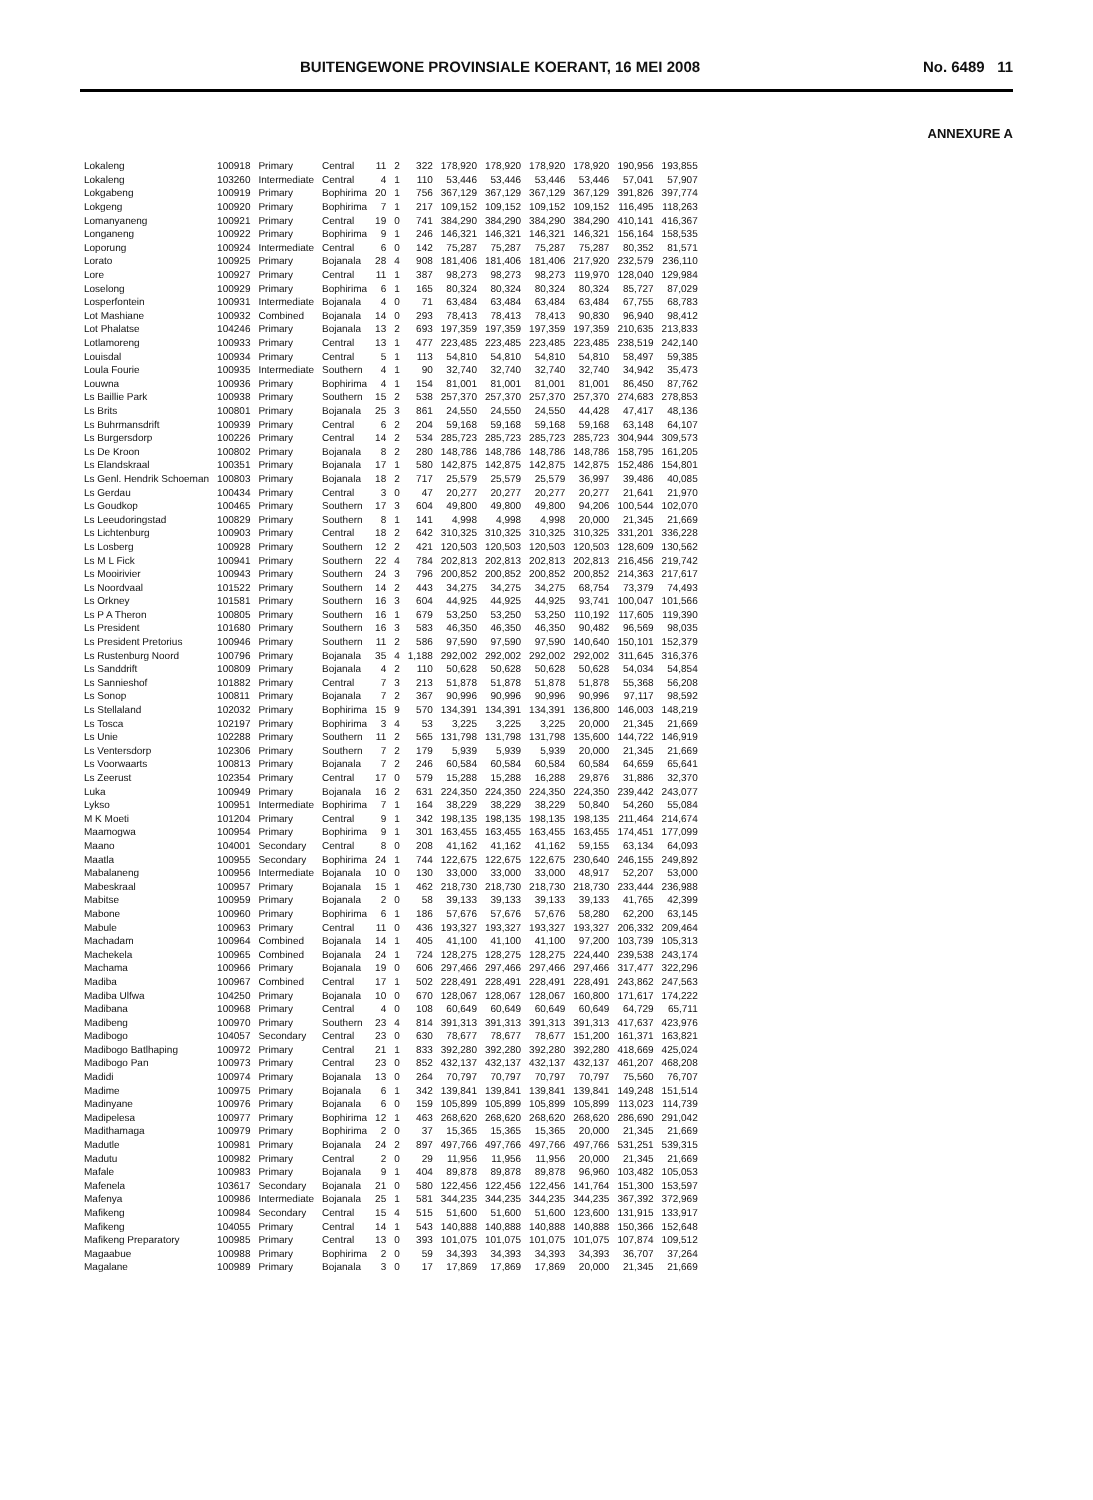BUITENGEWONE PROVINSIALE KOERANT, 16 MEI 2008 No. 6489 11
ANNEXURE A
| Lokaleng | 100918 | Primary | Central | 11 | 2 | 322 | 178,920 | 178,920 | 178,920 | 178,920 | 190,956 | 193,855 |
| Lokaleng | 103260 | Intermediate | Central | 4 | 1 | 110 | 53,446 | 53,446 | 53,446 | 53,446 | 57,041 | 57,907 |
| Lokgabeng | 100919 | Primary | Bophirima | 20 | 1 | 756 | 367,129 | 367,129 | 367,129 | 367,129 | 391,826 | 397,774 |
| Lokgeng | 100920 | Primary | Bophirima | 7 | 1 | 217 | 109,152 | 109,152 | 109,152 | 109,152 | 116,495 | 118,263 |
| Lomanyaneng | 100921 | Primary | Central | 19 | 0 | 741 | 384,290 | 384,290 | 384,290 | 384,290 | 410,141 | 416,367 |
| Longaneng | 100922 | Primary | Bophirima | 9 | 1 | 246 | 146,321 | 146,321 | 146,321 | 146,321 | 156,164 | 158,535 |
| Loporung | 100924 | Intermediate | Central | 6 | 0 | 142 | 75,287 | 75,287 | 75,287 | 75,287 | 80,352 | 81,571 |
| Lorato | 100925 | Primary | Bojanala | 28 | 4 | 908 | 181,406 | 181,406 | 181,406 | 217,920 | 232,579 | 236,110 |
| Lore | 100927 | Primary | Central | 11 | 1 | 387 | 98,273 | 98,273 | 98,273 | 119,970 | 128,040 | 129,984 |
| Loselong | 100929 | Primary | Bophirima | 6 | 1 | 165 | 80,324 | 80,324 | 80,324 | 80,324 | 85,727 | 87,029 |
| Losperfontein | 100931 | Intermediate | Bojanala | 4 | 0 | 71 | 63,484 | 63,484 | 63,484 | 63,484 | 67,755 | 68,783 |
| Lot Mashiane | 100932 | Combined | Bojanala | 14 | 0 | 293 | 78,413 | 78,413 | 78,413 | 90,830 | 96,940 | 98,412 |
| Lot Phalatse | 104246 | Primary | Bojanala | 13 | 2 | 693 | 197,359 | 197,359 | 197,359 | 197,359 | 210,635 | 213,833 |
| Lotlamoreng | 100933 | Primary | Central | 13 | 1 | 477 | 223,485 | 223,485 | 223,485 | 223,485 | 238,519 | 242,140 |
| Louisdal | 100934 | Primary | Central | 5 | 1 | 113 | 54,810 | 54,810 | 54,810 | 54,810 | 58,497 | 59,385 |
| Loula Fourie | 100935 | Intermediate | Southern | 4 | 1 | 90 | 32,740 | 32,740 | 32,740 | 32,740 | 34,942 | 35,473 |
| Louwna | 100936 | Primary | Bophirima | 4 | 1 | 154 | 81,001 | 81,001 | 81,001 | 81,001 | 86,450 | 87,762 |
| Ls Baillie Park | 100938 | Primary | Southern | 15 | 2 | 538 | 257,370 | 257,370 | 257,370 | 257,370 | 274,683 | 278,853 |
| Ls Brits | 100801 | Primary | Bojanala | 25 | 3 | 861 | 24,550 | 24,550 | 24,550 | 44,428 | 47,417 | 48,136 |
| Ls Buhrmansdrift | 100939 | Primary | Central | 6 | 2 | 204 | 59,168 | 59,168 | 59,168 | 59,168 | 63,148 | 64,107 |
| Ls Burgersdorp | 100226 | Primary | Central | 14 | 2 | 534 | 285,723 | 285,723 | 285,723 | 285,723 | 304,944 | 309,573 |
| Ls De Kroon | 100802 | Primary | Bojanala | 8 | 2 | 280 | 148,786 | 148,786 | 148,786 | 148,786 | 158,795 | 161,205 |
| Ls Elandskraal | 100351 | Primary | Bojanala | 17 | 1 | 580 | 142,875 | 142,875 | 142,875 | 142,875 | 152,486 | 154,801 |
| Ls Genl. Hendrik Schoeman | 100803 | Primary | Bojanala | 18 | 2 | 717 | 25,579 | 25,579 | 25,579 | 36,997 | 39,486 | 40,085 |
| Ls Gerdau | 100434 | Primary | Central | 3 | 0 | 47 | 20,277 | 20,277 | 20,277 | 20,277 | 21,641 | 21,970 |
| Ls Goudkop | 100465 | Primary | Southern | 17 | 3 | 604 | 49,800 | 49,800 | 49,800 | 94,206 | 100,544 | 102,070 |
| Ls Leeudoringstad | 100829 | Primary | Southern | 8 | 1 | 141 | 4,998 | 4,998 | 4,998 | 20,000 | 21,345 | 21,669 |
| Ls Lichtenburg | 100903 | Primary | Central | 18 | 2 | 642 | 310,325 | 310,325 | 310,325 | 310,325 | 331,201 | 336,228 |
| Ls Losberg | 100928 | Primary | Southern | 12 | 2 | 421 | 120,503 | 120,503 | 120,503 | 120,503 | 128,609 | 130,562 |
| Ls M L Fick | 100941 | Primary | Southern | 22 | 4 | 784 | 202,813 | 202,813 | 202,813 | 202,813 | 216,456 | 219,742 |
| Ls Mooirivier | 100943 | Primary | Southern | 24 | 3 | 796 | 200,852 | 200,852 | 200,852 | 200,852 | 214,363 | 217,617 |
| Ls Noordvaal | 101522 | Primary | Southern | 14 | 2 | 443 | 34,275 | 34,275 | 34,275 | 68,754 | 73,379 | 74,493 |
| Ls Orkney | 101581 | Primary | Southern | 16 | 3 | 604 | 44,925 | 44,925 | 44,925 | 93,741 | 100,047 | 101,566 |
| Ls P A Theron | 100805 | Primary | Southern | 16 | 1 | 679 | 53,250 | 53,250 | 53,250 | 110,192 | 117,605 | 119,390 |
| Ls President | 101680 | Primary | Southern | 16 | 3 | 583 | 46,350 | 46,350 | 46,350 | 90,482 | 96,569 | 98,035 |
| Ls President Pretorius | 100946 | Primary | Southern | 11 | 2 | 586 | 97,590 | 97,590 | 97,590 | 140,640 | 150,101 | 152,379 |
| Ls Rustenburg Noord | 100796 | Primary | Bojanala | 35 | 4 | 1,188 | 292,002 | 292,002 | 292,002 | 292,002 | 311,645 | 316,376 |
| Ls Sanddrift | 100809 | Primary | Bojanala | 4 | 2 | 110 | 50,628 | 50,628 | 50,628 | 50,628 | 54,034 | 54,854 |
| Ls Sannieshof | 101882 | Primary | Central | 7 | 3 | 213 | 51,878 | 51,878 | 51,878 | 51,878 | 55,368 | 56,208 |
| Ls Sonop | 100811 | Primary | Bojanala | 7 | 2 | 367 | 90,996 | 90,996 | 90,996 | 90,996 | 97,117 | 98,592 |
| Ls Stellaland | 102032 | Primary | Bophirima | 15 | 9 | 570 | 134,391 | 134,391 | 134,391 | 136,800 | 146,003 | 148,219 |
| Ls Tosca | 102197 | Primary | Bophirima | 3 | 4 | 53 | 3,225 | 3,225 | 3,225 | 20,000 | 21,345 | 21,669 |
| Ls Unie | 102288 | Primary | Southern | 11 | 2 | 565 | 131,798 | 131,798 | 131,798 | 135,600 | 144,722 | 146,919 |
| Ls Ventersdorp | 102306 | Primary | Southern | 7 | 2 | 179 | 5,939 | 5,939 | 5,939 | 20,000 | 21,345 | 21,669 |
| Ls Voorwaarts | 100813 | Primary | Bojanala | 7 | 2 | 246 | 60,584 | 60,584 | 60,584 | 60,584 | 64,659 | 65,641 |
| Ls Zeerust | 102354 | Primary | Central | 17 | 0 | 579 | 15,288 | 15,288 | 16,288 | 29,876 | 31,886 | 32,370 |
| Luka | 100949 | Primary | Bojanala | 16 | 2 | 631 | 224,350 | 224,350 | 224,350 | 224,350 | 239,442 | 243,077 |
| Lykso | 100951 | Intermediate | Bophirima | 7 | 1 | 164 | 38,229 | 38,229 | 38,229 | 50,840 | 54,260 | 55,084 |
| M K Moeti | 101204 | Primary | Central | 9 | 1 | 342 | 198,135 | 198,135 | 198,135 | 198,135 | 211,464 | 214,674 |
| Maamogwa | 100954 | Primary | Bophirima | 9 | 1 | 301 | 163,455 | 163,455 | 163,455 | 163,455 | 174,451 | 177,099 |
| Maano | 104001 | Secondary | Central | 8 | 0 | 208 | 41,162 | 41,162 | 41,162 | 59,155 | 63,134 | 64,093 |
| Maatla | 100955 | Secondary | Bophirima | 24 | 1 | 744 | 122,675 | 122,675 | 122,675 | 230,640 | 246,155 | 249,892 |
| Mabalaneng | 100956 | Intermediate | Bojanala | 10 | 0 | 130 | 33,000 | 33,000 | 33,000 | 48,917 | 52,207 | 53,000 |
| Mabeskraal | 100957 | Primary | Bojanala | 15 | 1 | 462 | 218,730 | 218,730 | 218,730 | 218,730 | 233,444 | 236,988 |
| Mabitse | 100959 | Primary | Bojanala | 2 | 0 | 58 | 39,133 | 39,133 | 39,133 | 39,133 | 41,765 | 42,399 |
| Mabone | 100960 | Primary | Bophirima | 6 | 1 | 186 | 57,676 | 57,676 | 57,676 | 58,280 | 62,200 | 63,145 |
| Mabule | 100963 | Primary | Central | 11 | 0 | 436 | 193,327 | 193,327 | 193,327 | 193,327 | 206,332 | 209,464 |
| Machadam | 100964 | Combined | Bojanala | 14 | 1 | 405 | 41,100 | 41,100 | 41,100 | 97,200 | 103,739 | 105,313 |
| Machekela | 100965 | Combined | Bojanala | 24 | 1 | 724 | 128,275 | 128,275 | 128,275 | 224,440 | 239,538 | 243,174 |
| Machama | 100966 | Primary | Bojanala | 19 | 0 | 606 | 297,466 | 297,466 | 297,466 | 297,466 | 317,477 | 322,296 |
| Madiba | 100967 | Combined | Central | 17 | 1 | 502 | 228,491 | 228,491 | 228,491 | 228,491 | 243,862 | 247,563 |
| Madiba Ulfwa | 104250 | Primary | Bojanala | 10 | 0 | 670 | 128,067 | 128,067 | 128,067 | 160,800 | 171,617 | 174,222 |
| Madibana | 100968 | Primary | Central | 4 | 0 | 108 | 60,649 | 60,649 | 60,649 | 60,649 | 64,729 | 65,711 |
| Madibeng | 100970 | Primary | Southern | 23 | 4 | 814 | 391,313 | 391,313 | 391,313 | 391,313 | 417,637 | 423,976 |
| Madibogo | 104057 | Secondary | Central | 23 | 0 | 630 | 78,677 | 78,677 | 78,677 | 151,200 | 161,371 | 163,821 |
| Madibogo Batlhaping | 100972 | Primary | Central | 21 | 1 | 833 | 392,280 | 392,280 | 392,280 | 392,280 | 418,669 | 425,024 |
| Madibogo Pan | 100973 | Primary | Central | 23 | 0 | 852 | 432,137 | 432,137 | 432,137 | 432,137 | 461,207 | 468,208 |
| Madidi | 100974 | Primary | Bojanala | 13 | 0 | 264 | 70,797 | 70,797 | 70,797 | 70,797 | 75,560 | 76,707 |
| Madime | 100975 | Primary | Bojanala | 6 | 1 | 342 | 139,841 | 139,841 | 139,841 | 139,841 | 149,248 | 151,514 |
| Madinyane | 100976 | Primary | Bojanala | 6 | 0 | 159 | 105,899 | 105,899 | 105,899 | 105,899 | 113,023 | 114,739 |
| Madipelesa | 100977 | Primary | Bophirima | 12 | 1 | 463 | 268,620 | 268,620 | 268,620 | 268,620 | 286,690 | 291,042 |
| Madithamaga | 100979 | Primary | Bophirima | 2 | 0 | 37 | 15,365 | 15,365 | 15,365 | 20,000 | 21,345 | 21,669 |
| Madutle | 100981 | Primary | Bojanala | 24 | 2 | 897 | 497,766 | 497,766 | 497,766 | 497,766 | 531,251 | 539,315 |
| Madutu | 100982 | Primary | Central | 2 | 0 | 29 | 11,956 | 11,956 | 11,956 | 20,000 | 21,345 | 21,669 |
| Mafale | 100983 | Primary | Bojanala | 9 | 1 | 404 | 89,878 | 89,878 | 89,878 | 96,960 | 103,482 | 105,053 |
| Mafenela | 103617 | Secondary | Bojanala | 21 | 0 | 580 | 122,456 | 122,456 | 122,456 | 141,764 | 151,300 | 153,597 |
| Mafenya | 100986 | Intermediate | Bojanala | 25 | 1 | 581 | 344,235 | 344,235 | 344,235 | 344,235 | 367,392 | 372,969 |
| Mafikeng | 100984 | Secondary | Central | 15 | 4 | 515 | 51,600 | 51,600 | 51,600 | 123,600 | 131,915 | 133,917 |
| Mafikeng | 104055 | Primary | Central | 14 | 1 | 543 | 140,888 | 140,888 | 140,888 | 140,888 | 150,366 | 152,648 |
| Mafikeng Preparatory | 100985 | Primary | Central | 13 | 0 | 393 | 101,075 | 101,075 | 101,075 | 101,075 | 107,874 | 109,512 |
| Magaabue | 100988 | Primary | Bophirima | 2 | 0 | 59 | 34,393 | 34,393 | 34,393 | 34,393 | 36,707 | 37,264 |
| Magalane | 100989 | Primary | Bojanala | 3 | 0 | 17 | 17,869 | 17,869 | 17,869 | 20,000 | 21,345 | 21,669 |